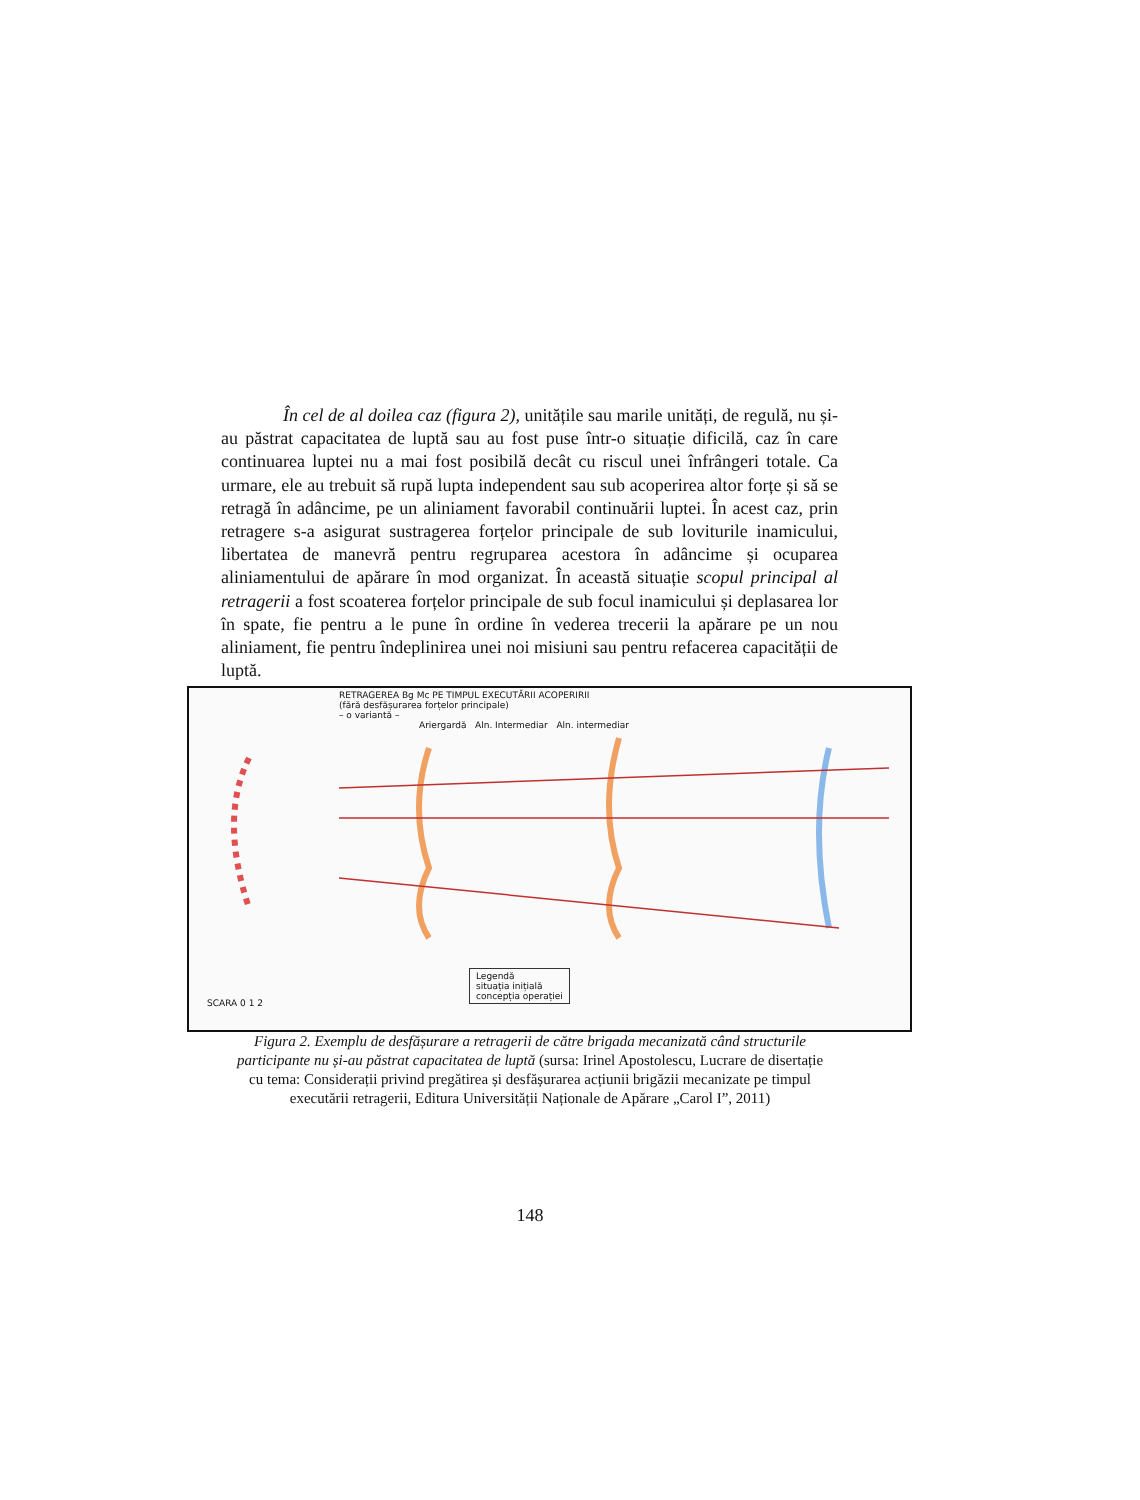În cel de al doilea caz (figura 2), unitățile sau marile unități, de regulă, nu și-au păstrat capacitatea de luptă sau au fost puse într-o situație dificilă, caz în care continuarea luptei nu a mai fost posibilă decât cu riscul unei înfrângeri totale. Ca urmare, ele au trebuit să rupă lupta independent sau sub acoperirea altor forțe și să se retragă în adâncime, pe un aliniament favorabil continuării luptei. În acest caz, prin retragere s-a asigurat sustragerea forțelor principale de sub loviturile inamicului, libertatea de manevră pentru regruparea acestora în adâncime și ocuparea aliniamentului de apărare în mod organizat. În această situație scopul principal al retragerii a fost scoaterea forțelor principale de sub focul inamicului și deplasarea lor în spate, fie pentru a le pune în ordine în vederea trecerii la apărare pe un nou aliniament, fie pentru îndeplinirea unei noi misiuni sau pentru refacerea capacității de luptă.
RETRAGEREA Bg Mc PE TIMPUL EXECUTĂRII ACOPERIRII
(fără desfășurarea forțelor principale)
– o variantă –
Ariergardă Aln. Intermediar Aln. intermediar
Legendă
situația inițială
concepția operației
SCARA 0 1 2
Figura 2. Exemplu de desfășurare a retragerii de către brigada mecanizată când structurile participante nu și-au păstrat capacitatea de luptă (sursa: Irinel Apostolescu, Lucrare de disertație cu tema: Considerații privind pregătirea și desfășurarea acțiunii brigăzii mecanizate pe timpul executării retragerii, Editura Universității Naționale de Apărare „Carol I”, 2011)
148